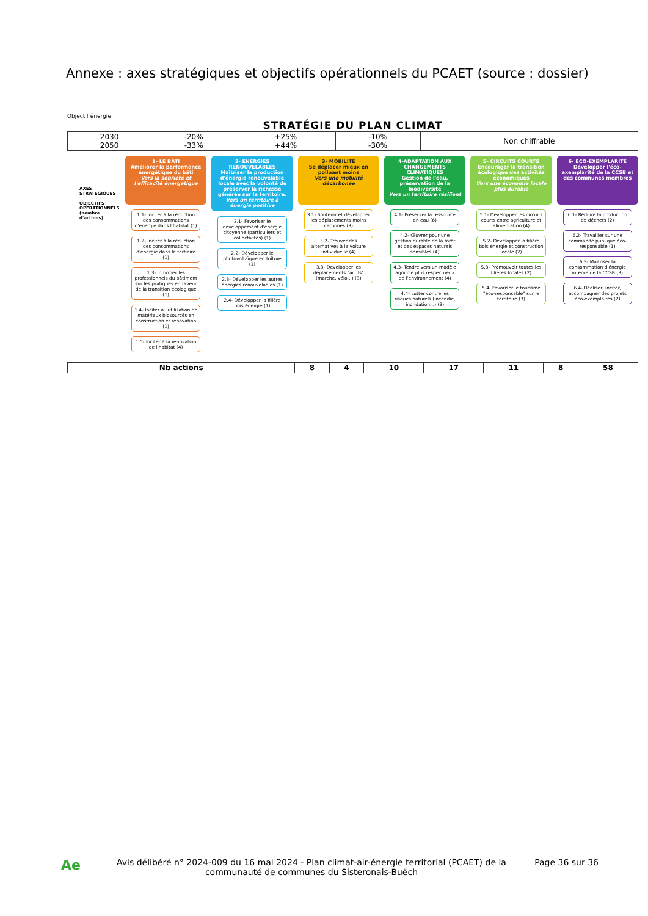Annexe : axes stratégiques et objectifs opérationnels du PCAET (source : dossier)
Objectif énergie
STRATÉGIE DU PLAN CLIMAT
| 2030 2050 | -20% -33% | +25% +44% | -10% -30% | Non chiffrable |
AXES STRATEGIQUES
OBJECTIFS OPERATIONNELS (nombre d'actions)
1- LE BÂTI
Améliorer la performance énergétique du bâti
Vers la sobriété et l'efficacité énergétique
1.1- Inciter à la réduction des consommations d'énergie dans l'habitat (1)
1.2- Inciter à la réduction des consommations d'énergie dans le tertiaire (1)
1.3- Informer les professionnels du bâtiment sur les pratiques en faveur de la transition écologique (1)
1.4- Inciter à l'utilisation de matériaux biosourcés en construction et rénovation (1)
1.5- Inciter à la rénovation de l'habitat (4)
2- ENERGIES RENOUVELABLES
Maîtriser la production d'énergie renouvelable locale avec la volonté de préserver la richesse générée sur le territoire.
Vers un territoire à énergie positive
2.1- Favoriser le développement d'énergie citoyenne (particuliers et collectivités) (1)
2.2- Développer le photovoltaïque en toiture (1)
2.3- Développer les autres énergies renouvelables (1)
2.4- Développer la filière bois énergie (1)
3- MOBILITÉ
Se déplacer mieux en polluant moins
Vers une mobilité décarbonée
3.1- Soutenir et développer les déplacements moins carbonés (3)
3.2- Trouver des alternatives à la voiture individuelle (4)
3.3- Développer les déplacements "actifs" (marche, vélo...) (3)
4-ADAPTATION AUX CHANGEMENTS CLIMATIQUES
Gestion de l'eau, préservation de la biodiversité
Vers un territoire résilient
4.1- Préserver la ressource en eau (6)
4.2- Œuvrer pour une gestion durable de la forêt et des espaces naturels sensibles (4)
4.3- Tendre vers un modèle agricole plus respectueux de l'environnement (4)
4.4- Lutter contre les risques naturels (incendie, inondation...) (3)
5- CIRCUITS COURTS
Encourager la transition écologique des activités économiques
Vers une économie locale plus durable
5.1- Développer les circuits courts entre agriculture et alimentation (4)
5.2- Développer la filière bois énergie et construction locale (2)
5.3- Promouvoir toutes les filières locales (2)
5.4- Favoriser le tourisme "éco-responsable" sur le territoire (3)
6- ECO-EXEMPLARITÉ
Développer l'éco-exemplarité de la CCSB et des communes membres
6.1- Réduire la production de déchets (2)
6.2- Travailler sur une commande publique éco-responsable (1)
6.3- Maitriser la consommation d'énergie interne de la CCSB (3)
6.4- Réaliser, inciter, accompagner des projets éco-exemplaires (2)
| Nb actions | 8 | 4 | 10 | 17 | 11 | 8 | 58 |
| --- | --- | --- | --- | --- | --- | --- | --- |
Ae
Avis délibéré n° 2024-009 du 16 mai 2024 - Plan climat-air-énergie territorial (PCAET) de la communauté de communes du Sisteronais-Buëch
Page 36 sur 36